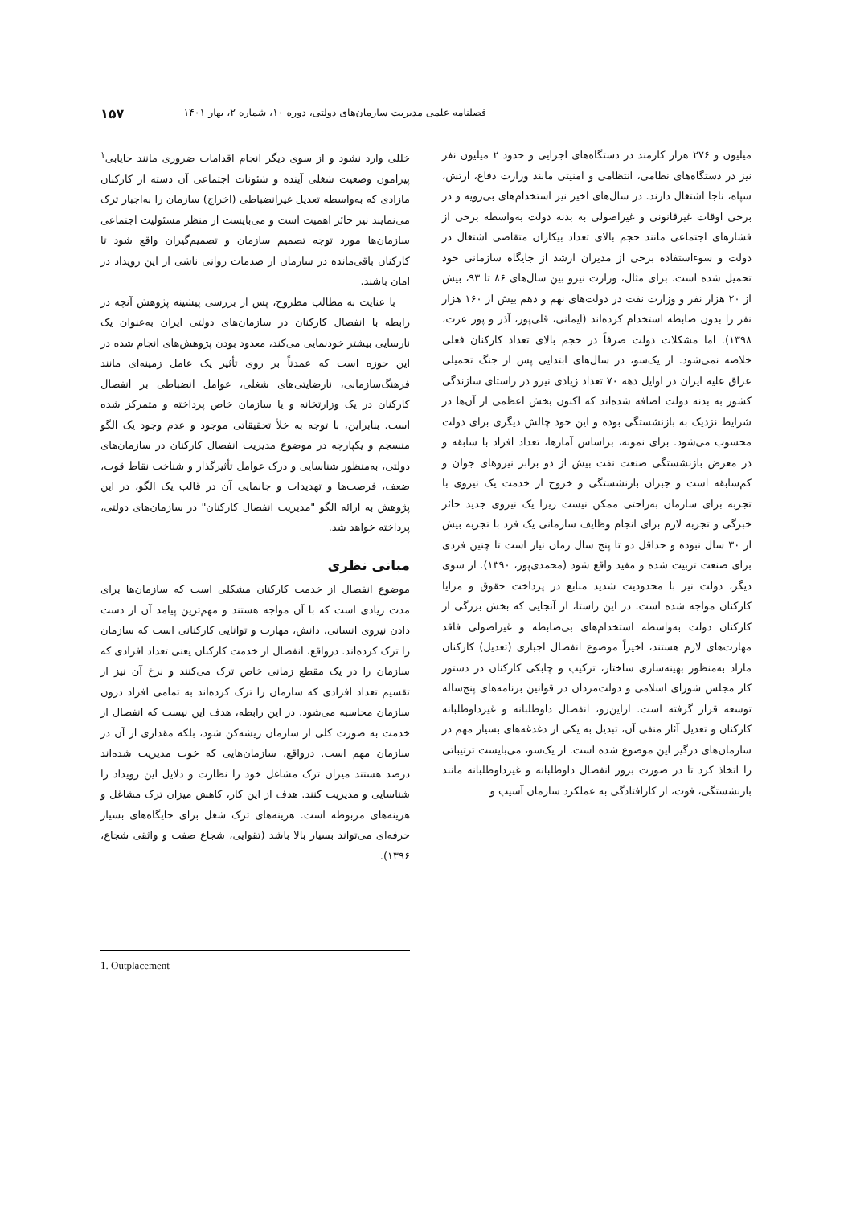فصلنامه علمی مدیریت سازمان‌های دولتی، دوره ۱۰، شماره ۲، بهار ۱۴۰۱ ۱۵۷
میلیون و ۲۷۶ هزار کارمند در دستگاه‌های اجرایی و حدود ۲ میلیون نفر نیز در دستگاه‌های نظامی، انتظامی و امنیتی مانند وزارت دفاع، ارتش، سپاه، ناجا اشتغال دارند. در سال‌های اخیر نیز استخدام‌های بی‌رویه و در برخی اوقات غیرقانونی و غیراصولی به بدنه دولت به‌واسطه برخی از فشارهای اجتماعی مانند حجم بالای تعداد بیکاران متقاضی اشتغال در دولت و سوءاستفاده برخی از مدیران ارشد از جایگاه سازمانی خود تحمیل شده است. برای مثال، وزارت نیرو بین سال‌های ۸۶ تا ۹۳، بیش از ۲۰ هزار نفر و وزارت نفت در دولت‌های نهم و دهم بیش از ۱۶۰ هزار نفر را بدون ضابطه استخدام کرده‌اند (ایمانی، قلی‌پور، آذر و پور عزت، ۱۳۹۸). اما مشکلات دولت صرفاً در حجم بالای تعداد کارکنان فعلی خلاصه نمی‌شود. از یک‌سو، در سال‌های ابتدایی پس از جنگ تحمیلی عراق علیه ایران در اوایل دهه ۷۰ تعداد زیادی نیرو در راستای سازندگی کشور به بدنه دولت اضافه شده‌اند که اکنون بخش اعظمی از آن‌ها در شرایط نزدیک به بازنشستگی بوده و این خود چالش دیگری برای دولت محسوب می‌شود. برای نمونه، براساس آمارها، تعداد افراد با سابقه و در معرض بازنشستگی صنعت نفت بیش از دو برابر نیروهای جوان و کم‌سابقه است و جبران بازنشستگی و خروج از خدمت یک نیروی با تجربه برای سازمان به‌راحتی ممکن نیست زیرا یک نیروی جدید حائز خبرگی و تجربه لازم برای انجام وظایف سازمانی یک فرد با تجربه بیش از ۳۰ سال نبوده و حداقل دو تا پنج سال زمان نیاز است تا چنین فردی برای صنعت تربیت شده و مفید واقع شود (محمدی‌پور، ۱۳۹۰). از سوی دیگر، دولت نیز با محدودیت شدید منابع در پرداخت حقوق و مزایا کارکنان مواجه شده است. در این راستا، از آنجایی که بخش بزرگی از کارکنان دولت به‌واسطه استخدام‌های بی‌ضابطه و غیراصولی فاقد مهارت‌های لازم هستند، اخیراً موضوع انفصال اجباری (تعدیل) کارکنان مازاد به‌منظور بهینه‌سازی ساختار، ترکیب و چابکی کارکنان در دستور کار مجلس شورای اسلامی و دولت‌مردان در قوانین برنامه‌های پنج‌ساله توسعه قرار گرفته است. ازاین‌رو، انفصال داوطلبانه و غیرداوطلبانه کارکنان و تعدیل آثار منفی آن، تبدیل به یکی از دغدغه‌های بسیار مهم در سازمان‌های درگیر این موضوع شده است. از یک‌سو، می‌بایست ترتیباتی را اتخاذ کرد تا در صورت بروز انفصال داوطلبانه و غیرداوطلبانه مانند بازنشستگی، فوت، از کارافتادگی به عملکرد سازمان آسیب و
خللی وارد نشود و از سوی دیگر انجام اقدامات ضروری مانند جایابی<sup>۱</sup> پیرامون وضعیت شغلی آینده و شئونات اجتماعی آن دسته از کارکنان مازادی که به‌واسطه تعدیل غیرانضباطی (اخراج) سازمان را به‌اجبار ترک می‌نمایند نیز حائز اهمیت است و می‌بایست از منظر مسئولیت اجتماعی سازمان‌ها مورد توجه تصمیم سازمان و تصمیم‌گیران واقع شود تا کارکنان باقی‌مانده در سازمان از صدمات روانی ناشی از این رویداد در امان باشند.
با عنایت به مطالب مطروح، پس از بررسی پیشینه پژوهش آنچه در رابطه با انفصال کارکنان در سازمان‌های دولتی ایران به‌عنوان یک نارسایی بیشتر خودنمایی می‌کند، معدود بودن پژوهش‌های انجام شده در این حوزه است که عمدتاً بر روی تأثیر یک عامل زمینه‌ای مانند فرهنگ‌سازمانی، نارضایتی‌های شغلی، عوامل انضباطی بر انفصال کارکنان در یک وزارتخانه و یا سازمان خاص پرداخته و متمرکز شده است. بنابراین، با توجه به خلأ تحقیقاتی موجود و عدم وجود یک الگو منسجم و یکپارچه در موضوع مدیریت انفصال کارکنان در سازمان‌های دولتی، به‌منظور شناسایی و درک عوامل تأثیرگذار و شناخت نقاط قوت، ضعف، فرصت‌ها و تهدیدات و جانمایی آن در قالب یک الگو، در این پژوهش به ارائه الگو "مدیریت انفصال کارکنان" در سازمان‌های دولتی، پرداخته خواهد شد.
مبانی نظری
موضوع انفصال از خدمت کارکنان مشکلی است که سازمان‌ها برای مدت زیادی است که با آن مواجه هستند و مهم‌ترین پیامد آن از دست دادن نیروی انسانی، دانش، مهارت و توانایی کارکنانی است که سازمان را ترک کرده‌اند. درواقع، انفصال از خدمت کارکنان یعنی تعداد افرادی که سازمان را در یک مقطع زمانی خاص ترک می‌کنند و نرخ آن نیز از تقسیم تعداد افرادی که سازمان را ترک کرده‌اند به تمامی افراد درون سازمان محاسبه می‌شود. در این رابطه، هدف این نیست که انفصال از خدمت به صورت کلی از سازمان ریشه‌کن شود، بلکه مقداری از آن در سازمان مهم است. درواقع، سازمان‌هایی که خوب مدیریت شده‌اند درصد هستند میزان ترک مشاغل خود را نظارت و دلایل این رویداد را شناسایی و مدیریت کنند. هدف از این کار، کاهش میزان ترک مشاغل و هزینه‌های مربوطه است. هزینه‌های ترک شغل برای جایگاه‌های بسیار حرفه‌ای می‌تواند بسیار بالا باشد (تقوایی، شجاع صفت و واثقی شجاع، ۱۳۹۶).
1. Outplacement